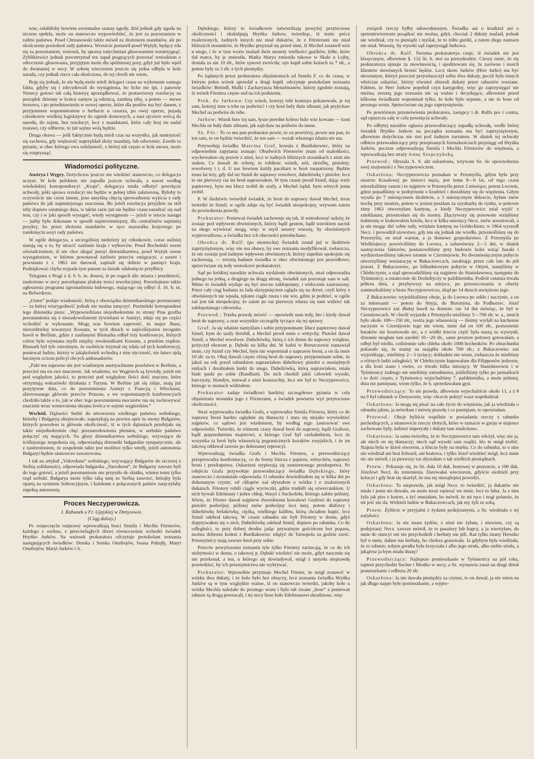wne, osłabiłoby bowiem ewentualne szansy ugody, dziś jednak gdy ugoda na niczem spełzła, może on stanowczo wypowiedzieć, że jest za pozostaniem w radzie państwa. Poseł Chrzanowski także mówił za złożeniem mandatów, ale po skończeniu posiedzeń rady państwa. Wreszcie postawił poseł Wężyk, będący zda się za pozostaniem, wniosek, by sprawę natychmiast głosowaniem rozstrzygnąć. Zyblikiewicz jednak powstrzymał ten zapał pragnących pozostać wnioskiem o odroczenie głosowania, przyjętym może dla spóźnionej pory, gdyż już było wpół do dwunastej w nocy. W sobotę wieczorem jeszcze się jedna odbyła w kole narada, czy jednak rzecz cała skończona, do tej chwili nie wiem.
Boję się jednak, że nie będą może mieli delegaci czasu na wykonanie samego faktu, gdyby się i zdecydowali do wystąpienia, bo licho nie śpi, i panowie Niemcy gotowi tak całą historyę uporządkować, że postawiwszy rezolucyę na porządek dzienny w końcu samym ją odrzucą, zamkną izbę, a potem — mowa tronowa, i po przedstawieniu w nowej operze, które dla posłów ma być danem, z przyjemnem wspomnieniem o herbacie u cesarza, po owej operze, pojadą członkowie wielkiej legislatywy do ognisk domowych, a nasi ojcowie wrócą do narodu, do sejmu, bez rezolucyi, lecz z mandatami, które cały kraj im nadal zostawi, czy odbierze, to już sejmu wolą będzie.
Druga obawa — jeśli faktycznie będą mieli czas na wszystko, jak mniejszość się zachowa, gdy większość naprzykład złoży mandaty, lub odwrotnie. Zawiłe to pytanie, w obec którego owa solidarność, o której tak często w kole mowa, może się rozprysnąć.
Wiadomości polityczne.
Austrya i Węgry. Dotychczas jeszcze nie wiedzieć stanowczo, co delegacya uczyni. W kole polskiem nie zapadła jeszcze uchwała, a nawet według wiedeńskiej korespondencyi „Kraju“, delegacya miała odłożyć powzięcie uchwały, póki sprawa rezolucyi nie będzie w pełnej izbie załatwioną. Byłoby to oczywiście nie czem innem, jeno umyślną chęcią sprowadzenia wyjścia z rady państwa do jak najmniejszego znaczenia. Bo jeżeli rezolucya przyjdzie na stół izby dopiero ostatniego dnia, w takim razie już nie będzie czasu naradzać się nad tem, czy i w jaki sposób wystąpić, wtedy wystąpienie — jeżeli w istocie nastąpi — jużby było dokonane w sposób najniewinniejszy, dla centralistów najmniej przykry, bo przez złożenie mandatów w ręce marszałka krajowego po zamknięciu sesyi rady państwa.
W ogóle delegacya, a szczególniej niektórzy jej członkowie, coraz usilniej starają się o to, by utracić zaufanie kraju i wyborców. Poseł Bocheński swem oświadczeniem, iż nie chce ulegać presyi dziennikarstwa, poseł Wężyk swem wystąpieniem, w którem powstawał żarliwie przeciw emigracyi, a nawet i powstaniu z r. 1863 nie darował, zapisali się dobrze w pamięci kraju. Podziękować chyba wypada tym panom za śmiałe odsłonięcie przyłbicy.
Telegram z Pragi z d. 9. b. m. donosi, iż po rogach ulic miasta i przedmieść, znaleziono w nocy porozlepiane plakaty treści rewolucyjnej. Porozlepiano także ogłoszenia programu zgromadzenia ludowego, mającego się odbyć d. 16. b. m. na Belwederze.
„Osten“ podaje wiadomość, którą z obowiązku dziennikarskiego powtarzamy — za której wiarygodność jednak nie można zaręczyć. Peszteński korespondent tego dziennika pisze: „Wypowiedziana niejednokrotnie ze strony Prus groźba porozumienia się z niezadowolonemi żywiołami w Austryi, zdaje się po części wchodzić w wykonanie. Mogę was bowiem zapewnić, że major Jhasz, nierozdzielny towarzysz Kossuta, w tych dniach w najściślejszem incognito bawił w Berlinie, gdzie z zaufanymi Bismarka odbył trzy konferencye, których celem była wymiana myśli między zwolennikami Kossuta, a pruskim rządem. Bismark był tyle ostrożnym, że osobiście trzymał się zdala od tych konferencyj, ponieważ ludzie, którzy w jakąkolwiek wchodzą z nim styczność, nie łatwo ujdą bacznym oczom policyi obcych ambasadorów.
„Fakt ten zapewne nie jest wiadomym austryackiemu poselstwu w Berlinie, a przecież ma on swe znaczenie. Jak wiadomo, we Węgrzech są żywioły, jeżeli nie pod względem jakości, to przecież pod względem ilości dość znaczne, które otrzymują wskazówki działania z Turynu. W Berline jak się zdaje, mają już pozytywne data, co do porozumienia Austryi z Francyą i Włochami, skierowanego głównie przeciw Prusom, a we wspomnianych konferencyach chodziło także o to, jak w obec tego porozumienia mocarstw ma się zachowywać znacznie teraz wzmocniona skrajna lewica w sejmie węgierskim.“
Wschód. Dążności Serbii do utworzenia wielkiego państwa serbskiego, któreby i Bułgaryę obejmowało, napotykają na pewien opór ze strony Bułgarów, których powodem ta głównie okoliczność, iż w tych dążeniach przebijała się także niejednokrotnie chęć przenarodowienia plemion, w serbskie państwo połączyć się mających. Na głosy dziennikarstwa serbskiego, wzywające do ściślejszego zespolenia się, odpowiadają dzienniki bułgarskie sympatycznie, ale z zastrzeżeniem, że zespolenie takie jest możliwe tylko wtedy, jeżeli autonomia Bułgaryi będzie stanowczo zawarowana.
I tak na artykuł „Vidovdanu“ serbskiego, wzywający Bułgarów do szczerej z Serbią solidarności, odpowiada bułgarska „Narodnost“, że Bułgarzy zawsze byli do tego gotowi, a jeżeli porozumienie nie przyszło do skutku, winien temu tylko rząd serbski. Bułgarya może tylko taką unię ze Serbią zawrzeć, którąby była opartą na systemie federacyjnym, i każdemu z połączonych państw zaręczyłaby zupełną autonomię.
Proces Neczyperowicza.
I. Rabunek u Fr. Ujejskiej w Denysowie.
(Ciąg dalszy.)
Po rozpoczęciu rozprawy wprowadzają braci Szmila i Mechla Försterów, każdego z osobna, z przeciwległych drzwi równocześnie wchodzi świadek Hryńko Jurków. Na wniosek prokuratora odczytuje protokolant zeznania następujących świadków: Demka i Semka Onufrejów, Iwana Puhajły, Maryi Onufrejów, Maryi Jurków i A.
Dębskiego, którzy to świadkowie zatwierdzają powyżej przytoczone okoliczności i ekskulpują Hryńka Jurkow, twierdząc, iż tenże prócz znalezionych, żadnych innych nie miał dukatów, że z Försterami nie miał bliższych stosunków, że Hryńko przyznał się przed nimi, iż Mechel zostawił wóz u niego, i że w tym wozie znalazł dwie monety wielkości guzików, żółte, które dał matce, by je zmieniła. Matka Marya zmieniła takowe w Skale u Lejby, dostała za nie 10 złr., które synowi zwróciła; syn kupił sobie kożuch za 7 złr., a potem były za 3 złr. z tych pieniędzy.
Po żądanych przez prokuratora objaśnieniach od Szmila F. co do czasu, w którym jeden wózek sprzedał a drugi kupił, odczytuje protokolant zeznania świadków: Breindl, Malki i Zacharyasza Meiselmanów, którzy zgodnie zeznają, iż wózek Förstera często stał na ich podsieniu.
Prok. do Jurkowa: Czy wizok, kotoryj tobi komisya pokazowała, je toj sam, kotoryj staw u tebe na podwiru? i czy koni buly duże zihnani, jak pryjichaw Mechel na podwire do tebe.
Jurkow: Wizok buw toj sam, łysze peredne koleso bulo wże kowane — koni Mechla ne buły duże zihnani, jak zajichaw na podwire do mene.
Sz. För.: To co mu pan prokurator powie, to on powtórzy, powie mu pan, że ten sam, to on będzie twierdzić, że ten sam — wszak własnego zdania nie ma.
Przywołują świadka Marcina Graf, kowala z Burdiakowiec, który na odpowiednie zapytania zeznaje: Obudwóch Försterów znam od maleńkości, wychowałem się prawie z nimi, lecz w żadnych bliższych stosunkach z nimi nie stałem. Co dawali do roboty, to robiłem: wózek, nóż, strzelbę, pistolety, rewolwery i t. d. U nas bowiem każdy paczkarz w broń zaopatrzony. Będzie temu lat trzy, gdy dał mi Szmil do naprawy rewolwer, dubeltówkę i pistolet: lecz to nie pierwszy raz im broń naprawiałem. W tym czasie prosił Szmil, dając wzór papierowy, bym mu klucz zrobił do szafy, a Mechel żądał, bym witrych jemu zrobił.
P. W śledztwie twierdził świadek, że broń do naprawy dawał Mechel, teraz twierdzi że Szmil, w ogóle zdaje się być świadek niespokojny, wzywam zatem do powiedzenia prawdy.
Prokurator: Ponieważ świadek zachowuje się tak, iż wnioskować należy, że zostaje pod wpływem obwinionych, którzy bądź gestem, bądź wzrokiem nacisk na niego wywierać mogą, więc w myśl ustawy wnoszę, by obwinionych wyprowadzono, a świadka bez ich obecności przesłuchano.
Obrońca dr. Rulf: (po niemiecku) Świadek został już w śledztwie zaprzysiężonym, więc nie ma obawy, by swe zeznania modyfikował, zwłaszcza, że nie zostaje pod żadnym wpływem obwinionych, którzy zupełnie spokojnie się zachowują, — zresztą badanie świadka w obec obwinionego jest prawidłowe; sprzeciwiam się tedy wnioskowi prokuratoryi.
Sąd po krótkiej naradzie uchwala wydalenie obwinionych, straż odprowadza jednego na jedną, a drugiego na drugą stronę, świadek zaś pozostaje sam w sali. Mimo to świadek wydaje się być mocno zakłopotany, i widocznie zastraszony. Przez cały ciąg badania za lada skrzypnięciem ogląda się na drzwi, czyli który z obwinionych nie wpada, rękami ciągle rusza i nie wie, gdzie je podzieć, w ogóle zaś jest tak niespokojny, że zaiste po raz pierwszy zdarza się nam widzieć tak zakłopotanego człowieka.
Przewod.: Trzeba prawdę mówić — opowiedz nam tedy, kto i kiedy dawał broń do naprawy, a oraz wszystkie szczegóły tyczące się tej sprawy.
Graf: Ja się właśnie namyślam i sobie przypominam: klucz papierowy dawał Szmil, bym do szafy dorobił, a Mechel prosił mnie o witrychy. Pistolet dawał Szmil, a Mechel rewolwer. Dubeltówkę, którą z ich domu do naprawy wziąłem, pożyczył ekonom p. Dębski na kilka dni. W kaźni w Borszczowie namawiał mnie, czy Szmil czy Mechel, bym nie wspominał o naprawie broni, a on da mnie 10 złr. za to. Obaj dawali często różną broń do naprawy, przypominam sobie, że jakoś na rok przed rabunkiem naprawiałem dubeltowy pistolet o mosiężnych rurkach i dorabiałem kurki do niego. Dubeltówka, którą naprawiałem, miała białe paski po sobie (Bandlaut). Do nich chodził jakiś człowiek wysoki, barczysty, blondyn, miewał z nimi konszachty, lecz nie był to Neczyperowicz, którego w sieniach widziałem.
Prokurator zadaje świadkowi bardziej szczegółowe pytania w celu objaśnienia stosunku jego z Försterami, a świadek powtarza wyż przytoczone okoliczności.
Straż wyprowadza świadka Grafa, a wprowadza Szmila Förstera, który co do naprawy broni bardzo oględnie się tłumaczy i stara się niejako wywiedzieć najpierw, co sądowi jest wiadomem, by według tego zastosować swe odpowiedzi. Twierdzi, że różnemi czasy dawał broń do naprawy, bądź Grafowi, bądź poprzedniemu majstrowi, u którego Graf był czeladnikiem, lecz że wszystka ta broń była własnością pogranicznych kozaków rosyjskich, i że im takową oddawał zawsze po dokonanej reperacyi.
Wprowadzają świadka Grafa i Mechla Förstera, a przewodniczący przeprowadza konfrontacyę, co do formy klucza z papieru, witrychów, naprawy broni i przekupstwa. Oskarżeni wypierają się zamierzonego przekupstwa. Po odejściu Grafa przywołuje przewodniczący świadka Dębskiego, który stanowczo i zrozumiale odpowiada: O rabunku dowiedziałem się w kilka dni po dokonanym czynie; od chłopów zaś słyszałem o wózku i o znalezionych dukatach. Förstery robili ciągle wycieczki, gdzie trudnili się szwercunkiem. U nich bywali Edelmany i jeden chłop, Wasyl z Suchodołu, którego zabito później. Wiem, że Förster dawał najpierw dworskiemu kowalowi Grafowi do naprawy pistolet podwójny, później znów podwójny lecz inny, potem 4lufowy i dubeltówkę ferlakówkę, ciężką, wielkiego kalibru, którą chciałem kupić, lecz Szmil odebrał takową. W czasie rabunku nie byli Förstery w domu, gdyż dopytywałem się o nich. Dubeltówkę odebrał Szmil, dopiero po rabunku. Co do odległości, to przy dobrej drodze jadąc prywatnym gościńcem bez popasu, można dobremi końmi z Burdiakowiec zdążyć do Tarnopola za godzin sześć. Przemytnicy mają zawsze broń przy sobie.
Przeciw powyższemu zeznaniu tyle tylko Förstery zarzucają, że co do ich niebytności w domu, o takowej p. Dębski wiedzieć nie może, gdyż naocznie się nie przekonał, a ten, u którego się dowiadywał, mógł z umysłu nieprawdę powiedzieć, by ich przemytnictwa nie wykrywać.
Prokurator: Wprawdzie przyznaje Mechel Förster, że mógł zostawić w wózku dwa dukaty, i że koło było bez obręczy, lecz zeznania świadka Hryńka Jurków są w tym względzie ważne, iż on stanowczo twierdzi, jakoby koło u wózka Mechla należało do prostego wozu i było tak zwane „bose“ a ponieważ rabusie tą drogą powracali, i tej nocy bose koło Edelmanowi skradziono, więc
związek rzeczy byłby udowodnionym. Świadka ani o kradzież ani o sprzeniewierzenie posądzać nie można, gdyż, chociaż 2 dukaty znalazł, jednak nie wiedział, czy to pieniądz i myślał, że to żółte guziki, a zatem złego zamiaru nie miał. Wnoszę, by wysoki sąd zaprzysiągł Jurkowa.
Obrońca dr. Rulf. Świetna prokuratorya czuje, iż świadek nie jest klasycznym, albowiem §. 132 lit. b. stoi na przeszkodzie. Cieszy mnie, że się prokuratorya ujmuje za niewinnością, i spodziewam się, że zarówno i moich klientów niewinnych bronić będzie. Lecz skoro Jurków (Herr Jurko) ma być niewinnym, któryż przecież przywłaszczył sobie dwa dukaty, pocóż było innych włościan oskarżać, którzy również zbierali dukaty przez rabusiów rozsiane. Faktem, że Herr Jurkow popełnił czyn karygodny, więc go zaprzysięgać nie można; zresztą jego zeznania nie są ważne i decydujące, albowiem przed kilkoma świadkami wspominał tylko, że koło było zepsute, a nie że bose od prostego wozu. Sprzeciwiam się jego zaprzysiężeniu.
Po powtórnem przemówieniu prokuratora, zastępcy i dr. Rulfa pro i contra, sąd opuszcza salę w celu powzięcia uchwały.
Po odbytej naradzie ogłasza przewodniczący zapadłą uchwałę, wedle której świadek Hryńko Jurkow na początku zeznania ma być zaprzysiężonym, albowiem dotychczas nie stoi pod żadnym zarzutem. W skutek tej uchwały odbiera przewodniczący przy przepisanych formalnościach przysięgę od Hryńka Jurków, poczem odprowadzają Szmila i Mechla Försterów do więzienia, a wprowadzają bez straży Annę Szepczyńską.
Przewod.: Słyszała A. S. akt oskarżenia, wzywam Sz. do opowiedzenia swej znajomości z Neczyperowiczem.
Oskarżona: Neczyperowicza poznałam w Przemyślu, gdym była przy siostrze Kosalowej po śmierci męża, jest temu 8—9 lat, od tego czasu mieszkaliśmy razem i to najpierw w Przemyślu przez 2 miesiące, potem Lwowie, gdzie popadliśmy w podejrzenie o kradzież i dostaliśmy się do więzienia. Gdym wyszła po 7 miesięcznem śledztwie, a 3 miesięcznym dekrecie, byłam znów trochę przy siostrze, potem w jesieni poszłam za szynkarkę do rynku, w połowie zimy 1863 otworzyłam kantynę, a kiedy Neczyperowicz miał wyjść z sztokhauzu, przeniosłam się do siostry. Złączywszy się ponownie wzięliśmy trakternię w krakowskim hotelu, lecz w kilka miesięcy Necz. znów aresztowali, a ja nie mogąc dać sobie rady, wzięłam kantynę na Gródeckiem; w 1864 wyszedł Necz. i prowadził szewstwo, gdy mu się jednak nie wiodło, przenieśliśmy się do Przemyśla; on miał warstat, a ja domowe gospodarstwo. Z Przemyśla po Wielkiejnocy powróciliśmy do Lwowa, a zabawiwszy 2—3 dni, w skutek nastręczenia faktorów, postanowiliśmy przy budowie kolei wziąć baraki i wydzierżawiliśmy takowe istotnie w Czerniejowie. Po dwumiesięcznym pobycie otworzyliśmy restauracyę w Bukaczowcach, zarabiając przez całe lato do pół jesieni. Z Bukaczowiec, po kilkudniowym pobycie w Ottyni, stanęliśmy w Chlebiczynie, a stąd sprowadziliśmy się najpierw do Stanisławowa, następnie do Tyśmienicy, a ostatecznie do Drohobyczy w październiku. Podróż ostatnia trwała półtora dnia, a przybywszy na miejsce, po przenocowaniu w oberży zamieszkaliśmy u brata Neczyperowicza, zkąd po 14 dniach uwięziono jego.
Z Bukaczowiec wyjeżdżaliśmy oboje, ja do Lwowa po szkło i naczynie, a on za interesami — potem do Stryja, do Bursztyna, do Podhorzec. Józef Neczyperowicz zaś dłużej bawił za domem: raz 14 dni mówiąc, że był w Czerniowcach. W chwili wyjazdu z Przemyśla mieliśmy 5—700 złr. w. a., mnich było około 100—150 złr., reszta jego własnością — ileśmy wydali na kuchenne naczynie w Czernijowie tego nie wiem, mnie dał on 100 złr., postawienie baraków nie kosztowało nic, a z wódki trzecia część była naszą za wyszynk; dziennie mogłam tam zarobić 10—20 złr., same prostore potrawy gotowałam, a odbyt był wielki, codziennie szło chleba około 1000 bochenków. Po obrachunku pokazało się, że mamy na majątku około 700 złr.; z Bukaczowiec zaś wyjeżdżając, mieliśmy 2—3 tysięcy; dokładnie nie wiem, zwłaszcza że mieliśmy o różnych ludzi zaległości. W Chlebiczynie kupowałam dla Filipponów jedzenie, a dla koni siano i owies, co trwało kilka miesięcy. W Stanisławowie i w Tyśmienicy żadnego nie mieliśmy zatrudnienia, jeździliśmy tylko po jarmarkach i to dość często, z Tyśmienicy wyjechaliśmy 7. października, a może później, dnia nie pamiętam, wiem tylko, że 6. sprzedawałam gęsi.
Przewodniczący: To nie prawda, albowiem wyjechaliście około 13, a z 8 na 9 był rabunek w Denysowie, więc chcecie pokryć wasz współudział.
Oskarżona: Ja mogę się pisać na całe życie do więzienia, jak ja wiedziała o rabunku jakim, ja mówiłam i mówię prawdę i co pamiętam, to opowiadam.
Przewod.: Oboje byliście wspólnie w posiadaniu rzeczy z rabunku pochodzących, a mianowicie rzeczy złotych, które w szmacie w gnoju w stajence zachowane były, tudzież imperyały i dukaty tam znaleziono.
Oskarżona: Ja sama twierdzę, że to Neczyperowicz tam włożył, więc nie ja, ale niech on się tłumaczy; niech sąd wysoki sam osądzi, kto to mógł zrobić. Stajnia była w dzień otworem, a klucze były na murku. Co do rabunku, to o nim nie wiedział ani brat Edward, ani bratowa, i tylko Józef wiedzieć mógł, lecz mnie nic nie mówił, i ja pierwszy raz słyszałam o tak wielkich pieniądzach.
Przew.: Pokazuje się, że Sz. dała 10 duk. bratowej w prezencie, a 100 duk. Józefowi Necz. do zmienienia. Darowałaś wieczorem, gdyście siedzieli przy kolacyi i gdy brat się skarżył, że mu się nienajlepiej powodzi.
Oskarżona: To nieprawda, jak mógł Necz. to twierdzić, ja dukatów nie miała i jemu nie dawała, on może teraz wpierać we mnie, lecz to fałsz. Ja z nim żyła jak pies z kotem, a żyć musiałam, bo mówił, że mi ręce i nogi połamie, że mi jeść nie da. Widzieli ludzie w Bukaczowcach, jak my żyli ze sobą.
Przew. Żyliście w przyjaźni z żydami podejrzanymi, a Sz. wiedziała o tej zażyłości.
Oskarżona: Ja nie znam żydów, z nimi nie żyłam, i niewiem, czy są podejrzani; Necz. zawsze mówił, że to pasażery lub kupcy, a ja wierzyłam, do mnie do stancyi oni nie przychodzili i herbaty nie pili. Raz tylko znany Herszko był u mnie, dałam mu herbatę, bo cholera grasowała. Ja gdybym była wiedziała, że to rabusie, tobym gwałtu była krzyczała i albo jego struła, albo siebie struła, a jakążesz ja bym miała duszę?
Przewodniczący: Najlepsze pomieszkanie w Tyśmienicy na pół roku, raptem przychodzi Sucher i Mortko w nocy, a Sz. wymawia zaraz na drugi dzień pomieszkanie i odbiera 20 złr.
Oskarżona: Ja nie dawała pieniędzy za czynsz, to on dawał, ja nie wiem na jak długo najęte było pomieszkanie, a wypro-